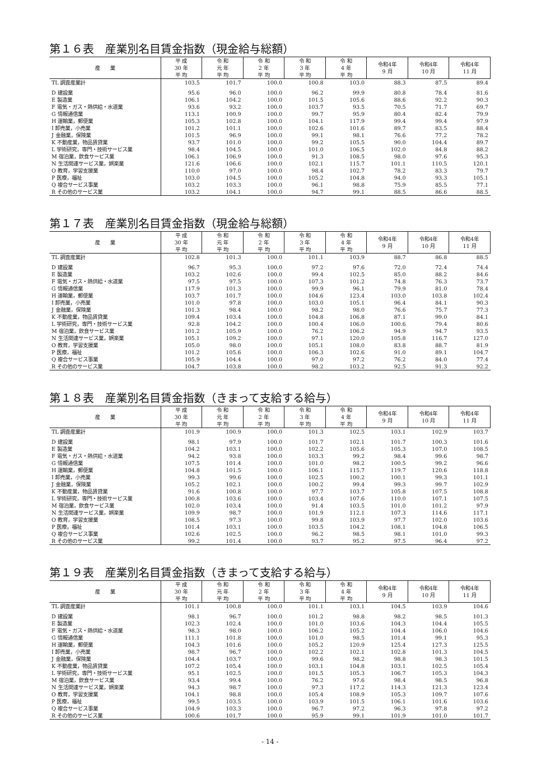第１６表　産業別名目賃金指数（現金給与総額）
| 産 業 | 平 成 30 年 平 均 | 令 和 元 年 平 均 | 令 和 2 年 平 均 | 令 和 3 年 平 均 | 令 和 4 年 平 均 | 令和4年 9 月 | 令和4年 10 月 | 令和4年 11 月 |
| --- | --- | --- | --- | --- | --- | --- | --- | --- |
| TL 調査産業計 | 103.5 | 101.7 | 100.0 | 100.8 | 103.0 | 88.3 | 87.5 | 89.4 |
| D 建設業 | 95.6 | 96.0 | 100.0 | 96.2 | 99.9 | 80.8 | 78.4 | 81.6 |
| E 製造業 | 106.1 | 104.2 | 100.0 | 101.5 | 105.6 | 88.6 | 92.2 | 90.3 |
| F 電気・ガス・熱供給・水道業 | 93.6 | 93.2 | 100.0 | 103.7 | 93.5 | 70.5 | 71.7 | 69.7 |
| G 情報通信業 | 113.1 | 100.9 | 100.0 | 99.7 | 95.9 | 80.4 | 82.4 | 79.9 |
| H 運輸業，郵便業 | 105.3 | 102.8 | 100.0 | 104.1 | 117.9 | 99.4 | 99.4 | 97.9 |
| I 卸売業，小売業 | 101.2 | 101.1 | 100.0 | 102.6 | 101.6 | 89.7 | 83.5 | 88.4 |
| J 金融業，保険業 | 101.5 | 96.9 | 100.0 | 99.1 | 98.1 | 76.6 | 77.2 | 78.2 |
| K 不動産業，物品賃貸業 | 93.7 | 101.0 | 100.0 | 99.2 | 105.5 | 90.0 | 104.4 | 89.7 |
| L 学術研究，専門・技術サービス業 | 98.4 | 104.5 | 100.0 | 101.0 | 106.5 | 102.0 | 84.8 | 88.2 |
| M 宿泊業，飲食サービス業 | 106.1 | 106.9 | 100.0 | 91.3 | 108.5 | 98.0 | 97.6 | 95.3 |
| N 生活関連サービス業，娯楽業 | 121.6 | 106.6 | 100.0 | 102.1 | 115.7 | 101.1 | 110.5 | 120.1 |
| O 教育，学習支援業 | 110.0 | 97.0 | 100.0 | 98.4 | 102.7 | 78.2 | 83.3 | 79.7 |
| P 医療，福祉 | 103.0 | 104.5 | 100.0 | 105.2 | 104.8 | 94.0 | 93.3 | 105.1 |
| Q 複合サービス事業 | 103.2 | 103.3 | 100.0 | 96.1 | 98.8 | 75.9 | 85.5 | 77.1 |
| R その他のサービス業 | 103.2 | 104.1 | 100.0 | 94.7 | 99.1 | 88.5 | 86.6 | 88.5 |
第１７表　産業別名目賃金指数（現金給与総額）
| 産 業 | 平 成 30 年 平 均 | 令 和 元 年 平 均 | 令 和 2 年 平 均 | 令 和 3 年 平 均 | 令 和 4 年 平 均 | 令和4年 9 月 | 令和4年 10 月 | 令和4年 11 月 |
| --- | --- | --- | --- | --- | --- | --- | --- | --- |
| TL 調査産業計 | 102.8 | 101.3 | 100.0 | 101.1 | 103.9 | 88.7 | 86.8 | 88.5 |
| D 建設業 | 96.7 | 95.3 | 100.0 | 97.2 | 97.6 | 72.0 | 72.4 | 74.4 |
| E 製造業 | 103.2 | 102.6 | 100.0 | 99.4 | 102.5 | 85.0 | 88.2 | 84.6 |
| F 電気・ガス・熱供給・水道業 | 97.5 | 97.5 | 100.0 | 107.3 | 101.2 | 74.8 | 76.3 | 73.7 |
| G 情報通信業 | 117.9 | 101.3 | 100.0 | 99.9 | 96.1 | 79.9 | 81.0 | 78.4 |
| H 運輸業，郵便業 | 103.7 | 101.7 | 100.0 | 104.6 | 123.4 | 103.0 | 103.8 | 102.4 |
| I 卸売業，小売業 | 101.0 | 97.8 | 100.0 | 103.0 | 105.1 | 96.4 | 84.1 | 90.3 |
| J 金融業，保険業 | 101.3 | 98.4 | 100.0 | 98.2 | 98.0 | 76.6 | 75.7 | 77.3 |
| K 不動産業，物品賃貸業 | 109.4 | 103.4 | 100.0 | 104.8 | 106.8 | 87.1 | 99.0 | 84.1 |
| L 学術研究，専門・技術サービス業 | 92.8 | 104.2 | 100.0 | 100.4 | 106.0 | 100.6 | 79.4 | 80.6 |
| M 宿泊業，飲食サービス業 | 101.2 | 105.9 | 100.0 | 76.2 | 106.2 | 94.9 | 94.7 | 93.5 |
| N 生活関連サービス業，娯楽業 | 105.1 | 109.2 | 100.0 | 97.1 | 120.0 | 105.8 | 116.7 | 127.0 |
| O 教育，学習支援業 | 105.0 | 98.0 | 100.0 | 105.1 | 108.0 | 83.8 | 88.7 | 81.9 |
| P 医療，福祉 | 101.2 | 105.6 | 100.0 | 106.3 | 102.6 | 91.0 | 89.1 | 104.7 |
| Q 複合サービス事業 | 105.9 | 104.4 | 100.0 | 97.0 | 97.2 | 76.2 | 84.0 | 77.4 |
| R その他のサービス業 | 104.7 | 103.8 | 100.0 | 98.2 | 103.2 | 92.5 | 91.3 | 92.2 |
第１８表　産業別名目賃金指数（きまって支給する給与）
| 産 業 | 平 成 30 年 平 均 | 令 和 元 年 平 均 | 令 和 2 年 平 均 | 令 和 3 年 平 均 | 令 和 4 年 平 均 | 令和4年 9 月 | 令和4年 10 月 | 令和4年 11 月 |
| --- | --- | --- | --- | --- | --- | --- | --- | --- |
| TL 調査産業計 | 101.9 | 100.9 | 100.0 | 101.3 | 102.5 | 103.1 | 102.9 | 103.7 |
| D 建設業 | 98.1 | 97.9 | 100.0 | 101.7 | 102.1 | 101.7 | 100.3 | 101.6 |
| E 製造業 | 104.2 | 103.1 | 100.0 | 102.2 | 105.6 | 105.3 | 107.0 | 108.5 |
| F 電気・ガス・熱供給・水道業 | 94.2 | 93.8 | 100.0 | 103.3 | 99.2 | 98.4 | 99.6 | 98.7 |
| G 情報通信業 | 107.5 | 101.4 | 100.0 | 101.0 | 98.2 | 100.5 | 99.2 | 96.6 |
| H 運輸業，郵便業 | 104.8 | 101.5 | 100.0 | 106.1 | 115.7 | 119.7 | 120.6 | 118.8 |
| I 卸売業，小売業 | 99.3 | 99.6 | 100.0 | 102.5 | 100.2 | 100.1 | 99.3 | 101.1 |
| J 金融業，保険業 | 105.2 | 102.1 | 100.0 | 100.2 | 99.4 | 99.3 | 99.7 | 102.9 |
| K 不動産業，物品賃貸業 | 91.6 | 100.8 | 100.0 | 97.7 | 103.7 | 105.8 | 107.5 | 108.8 |
| L 学術研究，専門・技術サービス業 | 100.8 | 103.6 | 100.0 | 103.4 | 107.6 | 110.0 | 107.1 | 107.5 |
| M 宿泊業，飲食サービス業 | 102.0 | 103.4 | 100.0 | 91.4 | 103.5 | 101.0 | 101.2 | 97.9 |
| N 生活関連サービス業，娯楽業 | 109.9 | 98.7 | 100.0 | 101.9 | 112.1 | 107.3 | 114.6 | 117.1 |
| O 教育，学習支援業 | 108.5 | 97.3 | 100.0 | 99.8 | 103.9 | 97.7 | 102.0 | 103.6 |
| P 医療，福祉 | 101.4 | 103.1 | 100.0 | 103.5 | 104.2 | 108.1 | 104.8 | 106.5 |
| Q 複合サービス事業 | 102.6 | 102.5 | 100.0 | 96.2 | 98.5 | 98.1 | 101.0 | 99.3 |
| R その他のサービス業 | 99.2 | 101.4 | 100.0 | 93.7 | 95.2 | 97.5 | 96.4 | 97.2 |
第１９表　産業別名目賃金指数（きまって支給する給与）
| 産 業 | 平 成 30 年 平 均 | 令 和 元 年 平 均 | 令 和 2 年 平 均 | 令 和 3 年 平 均 | 令 和 4 年 平 均 | 令和4年 9 月 | 令和4年 10 月 | 令和4年 11 月 |
| --- | --- | --- | --- | --- | --- | --- | --- | --- |
| TL 調査産業計 | 101.1 | 100.8 | 100.0 | 101.1 | 103.1 | 104.5 | 103.9 | 104.6 |
| D 建設業 | 98.1 | 96.7 | 100.0 | 101.2 | 98.8 | 98.2 | 98.5 | 101.3 |
| E 製造業 | 102.3 | 102.4 | 100.0 | 101.0 | 103.6 | 104.3 | 104.4 | 105.5 |
| F 電気・ガス・熱供給・水道業 | 98.3 | 98.0 | 100.0 | 106.2 | 105.2 | 104.4 | 106.0 | 104.6 |
| G 情報通信業 | 111.1 | 101.8 | 100.0 | 101.0 | 98.5 | 101.4 | 99.1 | 95.3 |
| H 運輸業，郵便業 | 104.3 | 101.6 | 100.0 | 105.2 | 120.9 | 125.4 | 127.3 | 125.5 |
| I 卸売業，小売業 | 98.7 | 96.7 | 100.0 | 102.2 | 102.1 | 102.8 | 101.3 | 104.5 |
| J 金融業，保険業 | 104.4 | 103.7 | 100.0 | 99.6 | 98.2 | 98.8 | 98.3 | 101.5 |
| K 不動産業，物品賃貸業 | 107.2 | 105.4 | 100.0 | 103.1 | 104.8 | 103.1 | 102.5 | 105.4 |
| L 学術研究，専門・技術サービス業 | 95.1 | 102.5 | 100.0 | 101.5 | 105.3 | 106.7 | 105.3 | 104.3 |
| M 宿泊業，飲食サービス業 | 93.4 | 99.4 | 100.0 | 76.2 | 97.6 | 98.4 | 98.5 | 96.8 |
| N 生活関連サービス業，娯楽業 | 94.3 | 98.7 | 100.0 | 97.3 | 117.2 | 114.3 | 121.3 | 123.4 |
| O 教育，学習支援業 | 104.1 | 98.8 | 100.0 | 105.4 | 108.9 | 105.3 | 109.7 | 107.6 |
| P 医療，福祉 | 99.5 | 103.5 | 100.0 | 103.9 | 101.5 | 106.1 | 101.6 | 103.6 |
| Q 複合サービス事業 | 104.9 | 103.3 | 100.0 | 96.7 | 97.2 | 96.3 | 97.8 | 97.2 |
| R その他のサービス業 | 100.6 | 101.7 | 100.0 | 95.9 | 99.1 | 101.9 | 101.0 | 101.7 |
- 14 -